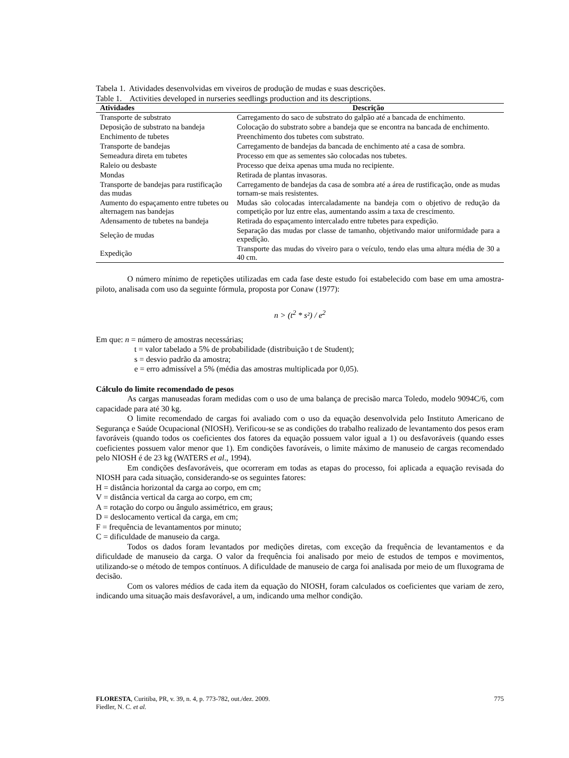Tabela 1. Atividades desenvolvidas em viveiros de produção de mudas e suas descrições.
Table 1. Activities developed in nurseries seedlings production and its descriptions.
| Atividades | Descrição |
| --- | --- |
| Transporte de substrato | Carregamento do saco de substrato do galpão até a bancada de enchimento. |
| Deposição de substrato na bandeja | Colocação do substrato sobre a bandeja que se encontra na bancada de enchimento. |
| Enchimento de tubetes | Preenchimento dos tubetes com substrato. |
| Transporte de bandejas | Carregamento de bandejas da bancada de enchimento até a casa de sombra. |
| Semeadura direta em tubetes | Processo em que as sementes são colocadas nos tubetes. |
| Raleio ou desbaste | Processo que deixa apenas uma muda no recipiente. |
| Mondas | Retirada de plantas invasoras. |
| Transporte de bandejas para rustificação das mudas | Carregamento de bandejas da casa de sombra até a área de rustificação, onde as mudas tornam-se mais resistentes. |
| Aumento do espaçamento entre tubetes ou alternagem nas bandejas | Mudas são colocadas intercaladamente na bandeja com o objetivo de redução da competição por luz entre elas, aumentando assim a taxa de crescimento. |
| Adensamento de tubetes na bandeja | Retirada do espaçamento intercalado entre tubetes para expedição. |
| Seleção de mudas | Separação das mudas por classe de tamanho, objetivando maior uniformidade para a expedição. |
| Expedição | Transporte das mudas do viveiro para o veículo, tendo elas uma altura média de 30 a 40 cm. |
O número mínimo de repetições utilizadas em cada fase deste estudo foi estabelecido com base em uma amostra-piloto, analisada com uso da seguinte fórmula, proposta por Conaw (1977):
n > (t<sup>2</sup> * s²) / e<sup>2</sup>
Em que: n = número de amostras necessárias;
t = valor tabelado a 5% de probabilidade (distribuição t de Student);
s = desvio padrão da amostra;
e = erro admissível a 5% (média das amostras multiplicada por 0,05).
Cálculo do limite recomendado de pesos
As cargas manuseadas foram medidas com o uso de uma balança de precisão marca Toledo, modelo 9094C/6, com capacidade para até 30 kg.
O limite recomendado de cargas foi avaliado com o uso da equação desenvolvida pelo Instituto Americano de Segurança e Saúde Ocupacional (NIOSH). Verificou-se se as condições do trabalho realizado de levantamento dos pesos eram favoráveis (quando todos os coeficientes dos fatores da equação possuem valor igual a 1) ou desfavoráveis (quando esses coeficientes possuem valor menor que 1). Em condições favoráveis, o limite máximo de manuseio de cargas recomendado pelo NIOSH é de 23 kg (WATERS et al., 1994).
Em condições desfavoráveis, que ocorreram em todas as etapas do processo, foi aplicada a equação revisada do NIOSH para cada situação, considerando-se os seguintes fatores:
H = distância horizontal da carga ao corpo, em cm;
V = distância vertical da carga ao corpo, em cm;
A = rotação do corpo ou ângulo assimétrico, em graus;
D = deslocamento vertical da carga, em cm;
F = frequência de levantamentos por minuto;
C = dificuldade de manuseio da carga.
Todos os dados foram levantados por medições diretas, com exceção da frequência de levantamentos e da dificuldade de manuseio da carga. O valor da frequência foi analisado por meio de estudos de tempos e movimentos, utilizando-se o método de tempos contínuos. A dificuldade de manuseio de carga foi analisada por meio de um fluxograma de decisão.
Com os valores médios de cada item da equação do NIOSH, foram calculados os coeficientes que variam de zero, indicando uma situação mais desfavorável, a um, indicando uma melhor condição.
FLORESTA, Curitiba, PR, v. 39, n. 4, p. 773-782, out./dez. 2009. 775
Fiedler, N. C. et al.